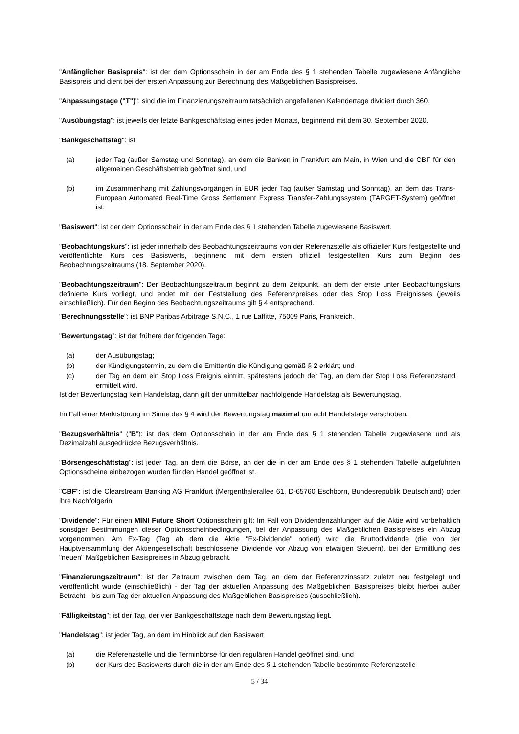"Anfänglicher Basispreis": ist der dem Optionsschein in der am Ende des § 1 stehenden Tabelle zugewiesene Anfängliche Basispreis und dient bei der ersten Anpassung zur Berechnung des Maßgeblichen Basispreises.
"Anpassungstage ("T")": sind die im Finanzierungszeitraum tatsächlich angefallenen Kalendertage dividiert durch 360.
"Ausübungstag": ist jeweils der letzte Bankgeschäftstag eines jeden Monats, beginnend mit dem 30. September 2020.
"Bankgeschäftstag": ist
(a) jeder Tag (außer Samstag und Sonntag), an dem die Banken in Frankfurt am Main, in Wien und die CBF für den allgemeinen Geschäftsbetrieb geöffnet sind, und
(b) im Zusammenhang mit Zahlungsvorgängen in EUR jeder Tag (außer Samstag und Sonntag), an dem das Trans-European Automated Real-Time Gross Settlement Express Transfer-Zahlungssystem (TARGET-System) geöffnet ist.
"Basiswert": ist der dem Optionsschein in der am Ende des § 1 stehenden Tabelle zugewiesene Basiswert.
"Beobachtungskurs": ist jeder innerhalb des Beobachtungszeitraums von der Referenzstelle als offizieller Kurs festgestellte und veröffentlichte Kurs des Basiswerts, beginnend mit dem ersten offiziell festgestellten Kurs zum Beginn des Beobachtungszeitraums (18. September 2020).
"Beobachtungszeitraum": Der Beobachtungszeitraum beginnt zu dem Zeitpunkt, an dem der erste unter Beobachtungskurs definierte Kurs vorliegt, und endet mit der Feststellung des Referenzpreises oder des Stop Loss Ereignisses (jeweils einschließlich). Für den Beginn des Beobachtungszeitraums gilt § 4 entsprechend.
"Berechnungsstelle": ist BNP Paribas Arbitrage S.N.C., 1 rue Laffitte, 75009 Paris, Frankreich.
"Bewertungstag": ist der frühere der folgenden Tage:
(a) der Ausübungstag;
(b) der Kündigungstermin, zu dem die Emittentin die Kündigung gemäß § 2 erklärt; und
(c) der Tag an dem ein Stop Loss Ereignis eintritt, spätestens jedoch der Tag, an dem der Stop Loss Referenzstand ermittelt wird.
Ist der Bewertungstag kein Handelstag, dann gilt der unmittelbar nachfolgende Handelstag als Bewertungstag.
Im Fall einer Marktstörung im Sinne des § 4 wird der Bewertungstag maximal um acht Handelstage verschoben.
"Bezugsverhältnis" ("B"): ist das dem Optionsschein in der am Ende des § 1 stehenden Tabelle zugewiesene und als Dezimalzahl ausgedrückte Bezugsverhältnis.
"Börsengeschäftstag": ist jeder Tag, an dem die Börse, an der die in der am Ende des § 1 stehenden Tabelle aufgeführten Optionsscheine einbezogen wurden für den Handel geöffnet ist.
"CBF": ist die Clearstream Banking AG Frankfurt (Mergenthalerallee 61, D-65760 Eschborn, Bundesrepublik Deutschland) oder ihre Nachfolgerin.
"Dividende": Für einen MINI Future Short Optionsschein gilt: Im Fall von Dividendenzahlungen auf die Aktie wird vorbehaltlich sonstiger Bestimmungen dieser Optionsscheinbedingungen, bei der Anpassung des Maßgeblichen Basispreises ein Abzug vorgenommen. Am Ex-Tag (Tag ab dem die Aktie "Ex-Dividende" notiert) wird die Bruttodividende (die von der Hauptversammlung der Aktiengesellschaft beschlossene Dividende vor Abzug von etwaigen Steuern), bei der Ermittlung des "neuen" Maßgeblichen Basispreises in Abzug gebracht.
"Finanzierungszeitraum": ist der Zeitraum zwischen dem Tag, an dem der Referenzzinssatz zuletzt neu festgelegt und veröffentlicht wurde (einschließlich) - der Tag der aktuellen Anpassung des Maßgeblichen Basispreises bleibt hierbei außer Betracht - bis zum Tag der aktuellen Anpassung des Maßgeblichen Basispreises (ausschließlich).
"Fälligkeitstag": ist der Tag, der vier Bankgeschäftstage nach dem Bewertungstag liegt.
"Handelstag": ist jeder Tag, an dem im Hinblick auf den Basiswert
(a) die Referenzstelle und die Terminbörse für den regulären Handel geöffnet sind, und
(b) der Kurs des Basiswerts durch die in der am Ende des § 1 stehenden Tabelle bestimmte Referenzstelle
5 / 34